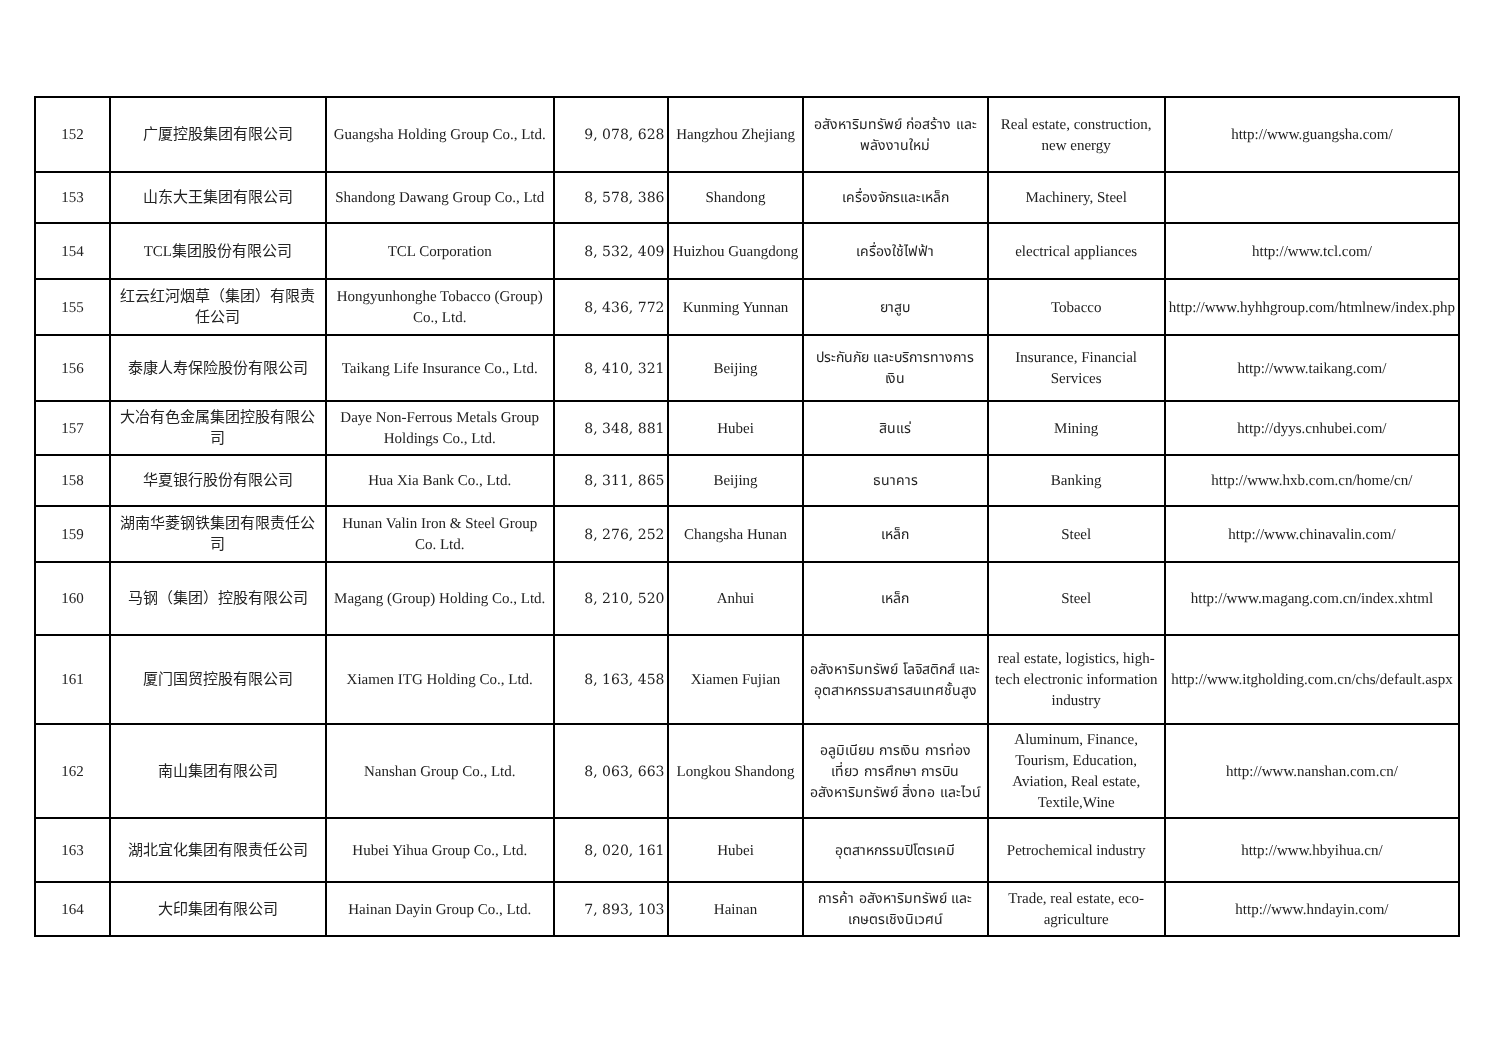| 152 | 广厦控股集团有限公司 | Guangsha Holding Group Co., Ltd. | 9, 078, 628 | Hangzhou Zhejiang | อสังหาริมทรัพย์ ก่อสร้าง และ พลังงานใหม่ | Real estate, construction, new energy | http://www.guangsha.com/ |
| 153 | 山东大王集团有限公司 | Shandong Dawang Group Co., Ltd | 8, 578, 386 | Shandong | เครื่องจักรและเหล็ก | Machinery, Steel | |
| 154 | TCL集团股份有限公司 | TCL Corporation | 8, 532, 409 | Huizhou Guangdong | เครื่องใช้ไฟฟ้า | electrical appliances | http://www.tcl.com/ |
| 155 | 红云红河烟草（集团）有限责任公司 | Hongyunhonghe Tobacco (Group) Co., Ltd. | 8, 436, 772 | Kunming Yunnan | ยาสูบ | Tobacco | http://www.hyhhgroup.com/htmlnew/index.php |
| 156 | 泰康人寿保险股份有限公司 | Taikang Life Insurance Co., Ltd. | 8, 410, 321 | Beijing | ประกันภัย และบริการทางการเงิน | Insurance, Financial Services | http://www.taikang.com/ |
| 157 | 大冶有色金属集团控股有限公司 | Daye Non-Ferrous Metals Group Holdings Co., Ltd. | 8, 348, 881 | Hubei | สินแร่ | Mining | http://dyys.cnhubei.com/ |
| 158 | 华夏银行股份有限公司 | Hua Xia Bank Co., Ltd. | 8, 311, 865 | Beijing | ธนาคาร | Banking | http://www.hxb.com.cn/home/cn/ |
| 159 | 湖南华菱钢铁集团有限责任公司 | Hunan Valin Iron & Steel Group Co. Ltd. | 8, 276, 252 | Changsha Hunan | เหล็ก | Steel | http://www.chinavalin.com/ |
| 160 | 马钢（集团）控股有限公司 | Magang (Group) Holding Co., Ltd. | 8, 210, 520 | Anhui | เหล็ก | Steel | http://www.magang.com.cn/index.xhtml |
| 161 | 厦门国贸控股有限公司 | Xiamen ITG Holding Co., Ltd. | 8, 163, 458 | Xiamen Fujian | อสังหาริมทรัพย์ โลจิสติกส์ และอุตสาหกรรมสารสนเทศชั้นสูง | real estate, logistics, high-tech electronic information industry | http://www.itgholding.com.cn/chs/default.aspx |
| 162 | 南山集团有限公司 | Nanshan Group Co., Ltd. | 8, 063, 663 | Longkou Shandong | อลูมิเนียม การเงิน การท่องเที่ยว การศึกษา การบิน อสังหาริมทรัพย์ สิ่งทอ และไวน์ | Aluminum, Finance, Tourism, Education, Aviation, Real estate, Textile,Wine | http://www.nanshan.com.cn/ |
| 163 | 湖北宜化集团有限责任公司 | Hubei Yihua Group Co., Ltd. | 8, 020, 161 | Hubei | อุตสาหกรรมปิโตรเคมี | Petrochemical industry | http://www.hbyihua.cn/ |
| 164 | 大印集团有限公司 | Hainan Dayin Group Co., Ltd. | 7, 893, 103 | Hainan | การค้า อสังหาริมทรัพย์ และเกษตรเชิงนิเวศน์ | Trade, real estate, eco-agriculture | http://www.hndayin.com/ |